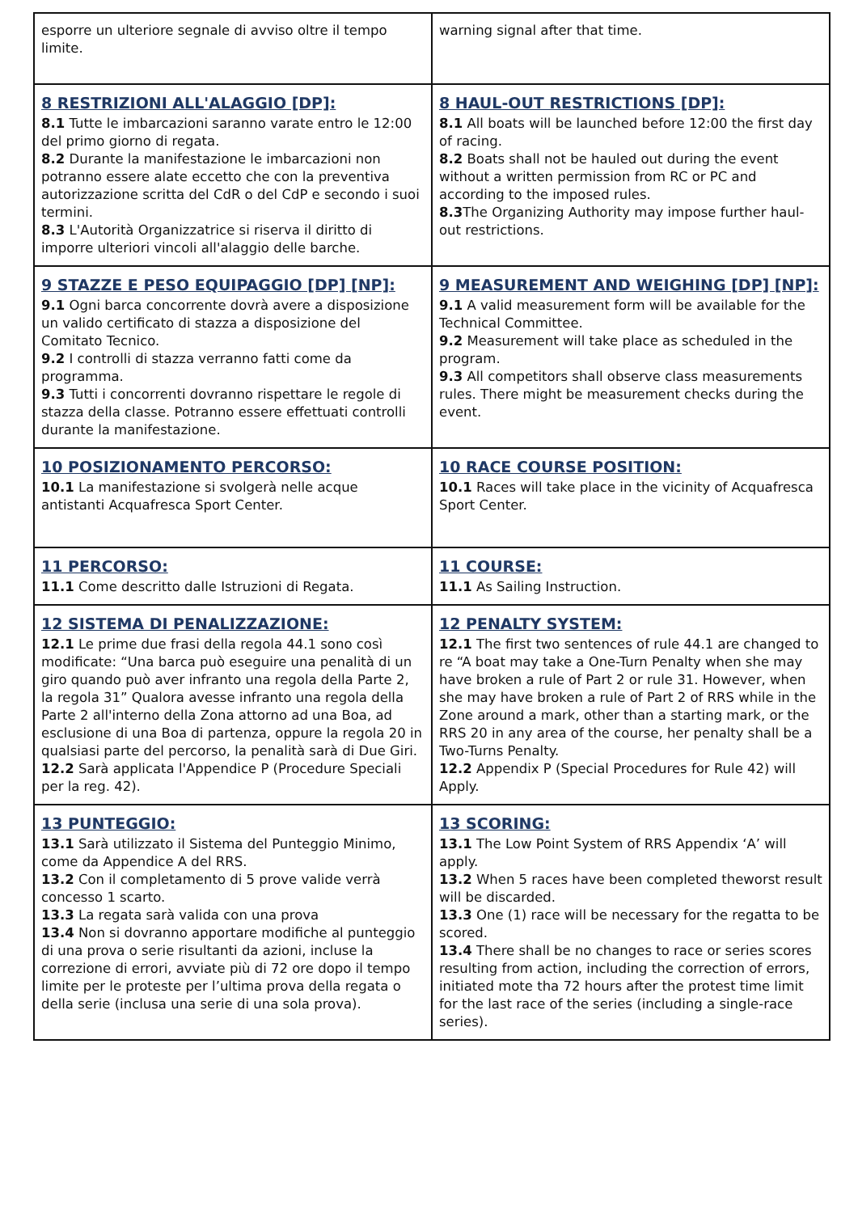| esporre un ulteriore segnale di avviso oltre il tempo limite. | warning signal after that time. |
| 8 RESTRIZIONI ALL'ALAGGIO [DP]: 8.1 Tutte le imbarcazioni saranno varate entro le 12:00 del primo giorno di regata. 8.2 Durante la manifestazione le imbarcazioni non potranno essere alate eccetto che con la preventiva autorizzazione scritta del CdR o del CdP e secondo i suoi termini. 8.3 L'Autorità Organizzatrice si riserva il diritto di imporre ulteriori vincoli all'alaggio delle barche. | 8 HAUL-OUT RESTRICTIONS [DP]: 8.1 All boats will be launched before 12:00 the first day of racing. 8.2 Boats shall not be hauled out during the event without a written permission from RC or PC and according to the imposed rules. 8.3 The Organizing Authority may impose further haul-out restrictions. |
| 9 STAZZE E PESO EQUIPAGGIO [DP] [NP]: 9.1 Ogni barca concorrente dovrà avere a disposizione un valido certificato di stazza a disposizione del Comitato Tecnico. 9.2 I controlli di stazza verranno fatti come da programma. 9.3 Tutti i concorrenti dovranno rispettare le regole di stazza della classe. Potranno essere effettuati controlli durante la manifestazione. | 9 MEASUREMENT AND WEIGHING [DP] [NP]: 9.1 A valid measurement form will be available for the Technical Committee. 9.2 Measurement will take place as scheduled in the program. 9.3 All competitors shall observe class measurements rules. There might be measurement checks during the event. |
| 10 POSIZIONAMENTO PERCORSO: 10.1 La manifestazione si svolgerà nelle acque antistanti Acquafresca Sport Center. | 10 RACE COURSE POSITION: 10.1 Races will take place in the vicinity of Acquafresca Sport Center. |
| 11 PERCORSO: 11.1 Come descritto dalle Istruzioni di Regata. | 11 COURSE: 11.1 As Sailing Instruction. |
| 12 SISTEMA DI PENALIZZAZIONE: 12.1 Le prime due frasi della regola 44.1 sono così modificate: “Una barca può eseguire una penalità di un giro quando può aver infranto una regola della Parte 2, la regola 31” Qualora avesse infranto una regola della Parte 2 all'interno della Zona attorno ad una Boa, ad esclusione di una Boa di partenza, oppure la regola 20 in qualsiasi parte del percorso, la penalità sarà di Due Giri. 12.2 Sarà applicata l'Appendice P (Procedure Speciali per la reg. 42). | 12 PENALTY SYSTEM: 12.1 The first two sentences of rule 44.1 are changed to re “A boat may take a One-Turn Penalty when she may have broken a rule of Part 2 or rule 31. However, when she may have broken a rule of Part 2 of RRS while in the Zone around a mark, other than a starting mark, or the RRS 20 in any area of the course, her penalty shall be a Two-Turns Penalty. 12.2 Appendix P (Special Procedures for Rule 42) will Apply. |
| 13 PUNTEGGIO: 13.1 Sarà utilizzato il Sistema del Punteggio Minimo, come da Appendice A del RRS. 13.2 Con il completamento di 5 prove valide verrà concesso 1 scarto. 13.3 La regata sarà valida con una prova 13.4 Non si dovranno apportare modifiche al punteggio di una prova o serie risultanti da azioni, incluse la correzione di errori, avviate più di 72 ore dopo il tempo limite per le proteste per l’ultima prova della regata o della serie (inclusa una serie di una sola prova). | 13 SCORING: 13.1 The Low Point System of RRS Appendix ‘A’ will apply. 13.2 When 5 races have been completed theworst result will be discarded. 13.3 One (1) race will be necessary for the regatta to be scored. 13.4 There shall be no changes to race or series scores resulting from action, including the correction of errors, initiated mote tha 72 hours after the protest time limit for the last race of the series (including a single-race series). |